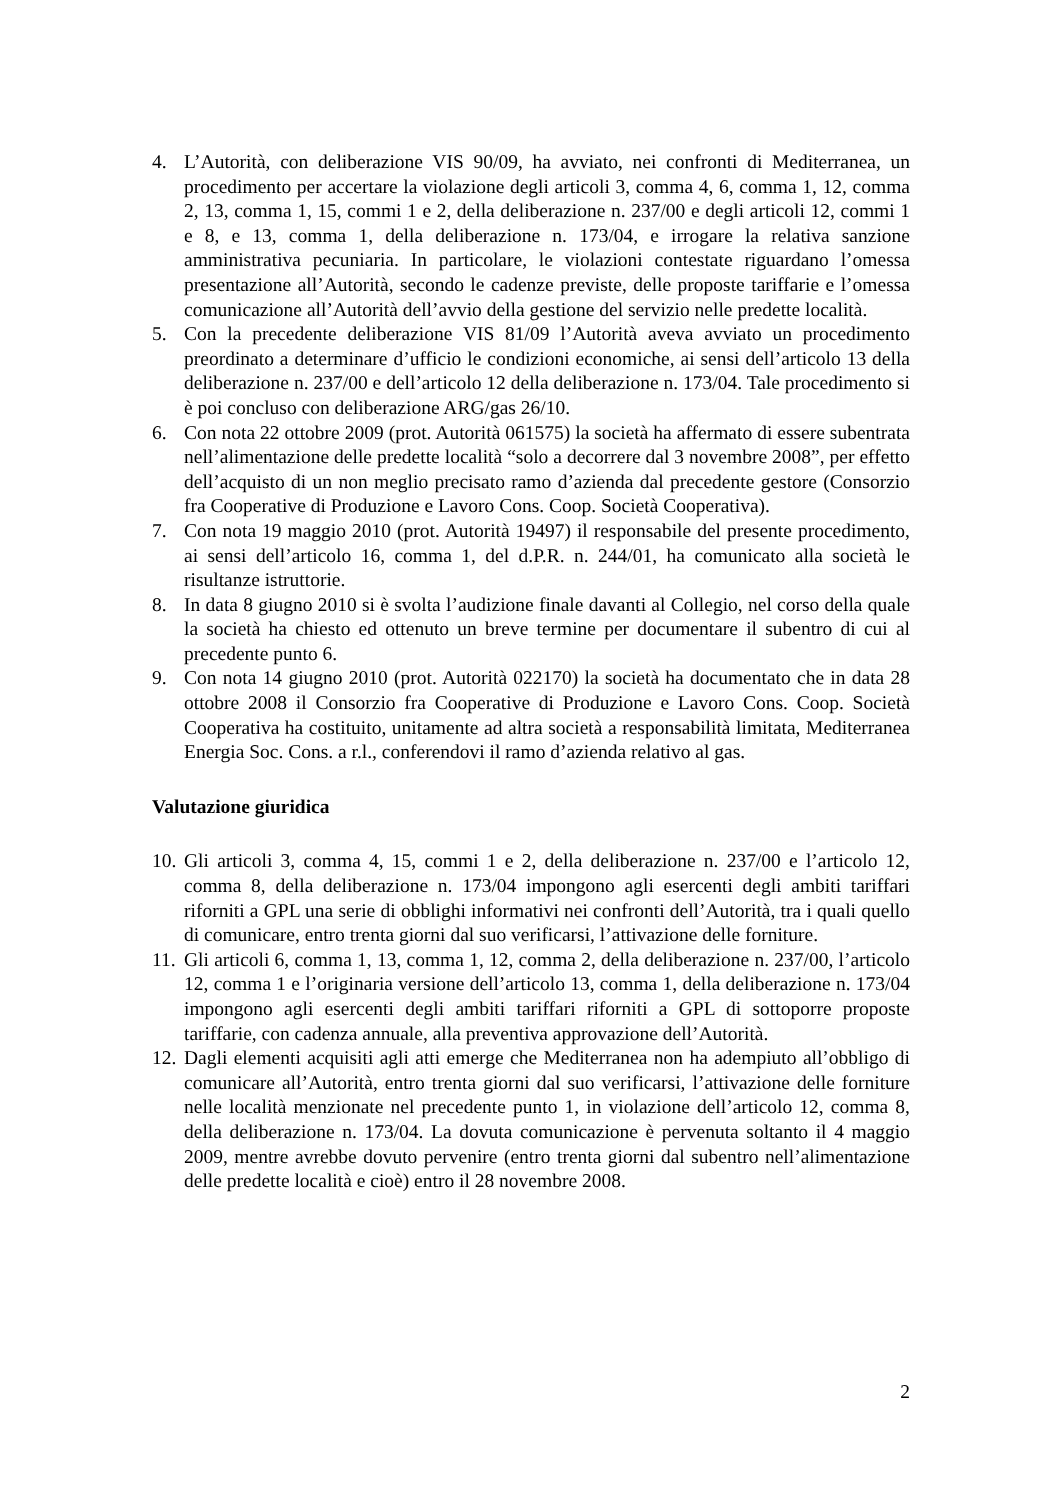4. L’Autorità, con deliberazione VIS 90/09, ha avviato, nei confronti di Mediterranea, un procedimento per accertare la violazione degli articoli 3, comma 4, 6, comma 1, 12, comma 2, 13, comma 1, 15, commi 1 e 2, della deliberazione n. 237/00 e degli articoli 12, commi 1 e 8, e 13, comma 1, della deliberazione n. 173/04, e irrogare la relativa sanzione amministrativa pecuniaria. In particolare, le violazioni contestate riguardano l’omessa presentazione all’Autorità, secondo le cadenze previste, delle proposte tariffarie e l’omessa comunicazione all’Autorità dell’avvio della gestione del servizio nelle predette località.
5. Con la precedente deliberazione VIS 81/09 l’Autorità aveva avviato un procedimento preordinato a determinare d’ufficio le condizioni economiche, ai sensi dell’articolo 13 della deliberazione n. 237/00 e dell’articolo 12 della deliberazione n. 173/04. Tale procedimento si è poi concluso con deliberazione ARG/gas 26/10.
6. Con nota 22 ottobre 2009 (prot. Autorità 061575) la società ha affermato di essere subentrata nell’alimentazione delle predette località “solo a decorrere dal 3 novembre 2008”, per effetto dell’acquisto di un non meglio precisato ramo d’azienda dal precedente gestore (Consorzio fra Cooperative di Produzione e Lavoro Cons. Coop. Società Cooperativa).
7. Con nota 19 maggio 2010 (prot. Autorità 19497) il responsabile del presente procedimento, ai sensi dell’articolo 16, comma 1, del d.P.R. n. 244/01, ha comunicato alla società le risultanze istruttorie.
8. In data 8 giugno 2010 si è svolta l’audizione finale davanti al Collegio, nel corso della quale la società ha chiesto ed ottenuto un breve termine per documentare il subentro di cui al precedente punto 6.
9. Con nota 14 giugno 2010 (prot. Autorità 022170) la società ha documentato che in data 28 ottobre 2008 il Consorzio fra Cooperative di Produzione e Lavoro Cons. Coop. Società Cooperativa ha costituito, unitamente ad altra società a responsabilità limitata, Mediterranea Energia Soc. Cons. a r.l., conferendovi il ramo d’azienda relativo al gas.
Valutazione giuridica
10.
Gli articoli 3, comma 4, 15, commi 1 e 2, della deliberazione n. 237/00 e l’articolo 12, comma 8, della deliberazione n. 173/04 impongono agli esercenti degli ambiti tariffari riforniti a GPL una serie di obblighi informativi nei confronti dell’Autorità, tra i quali quello di comunicare, entro trenta giorni dal suo verificarsi, l’attivazione delle forniture.
11.
Gli articoli 6, comma 1, 13, comma 1, 12, comma 2, della deliberazione n. 237/00, l’articolo 12, comma 1 e l’originaria versione dell’articolo 13, comma 1, della deliberazione n. 173/04 impongono agli esercenti degli ambiti tariffari riforniti a GPL di sottoporre proposte tariffarie, con cadenza annuale, alla preventiva approvazione dell’Autorità.
12.
Dagli elementi acquisiti agli atti emerge che Mediterranea non ha adempiuto all’obbligo di comunicare all’Autorità, entro trenta giorni dal suo verificarsi, l’attivazione delle forniture nelle località menzionate nel precedente punto 1, in violazione dell’articolo 12, comma 8, della deliberazione n. 173/04. La dovuta comunicazione è pervenuta soltanto il 4 maggio 2009, mentre avrebbe dovuto pervenire (entro trenta giorni dal subentro nell’alimentazione delle predette località e cioè) entro il 28 novembre 2008.
2